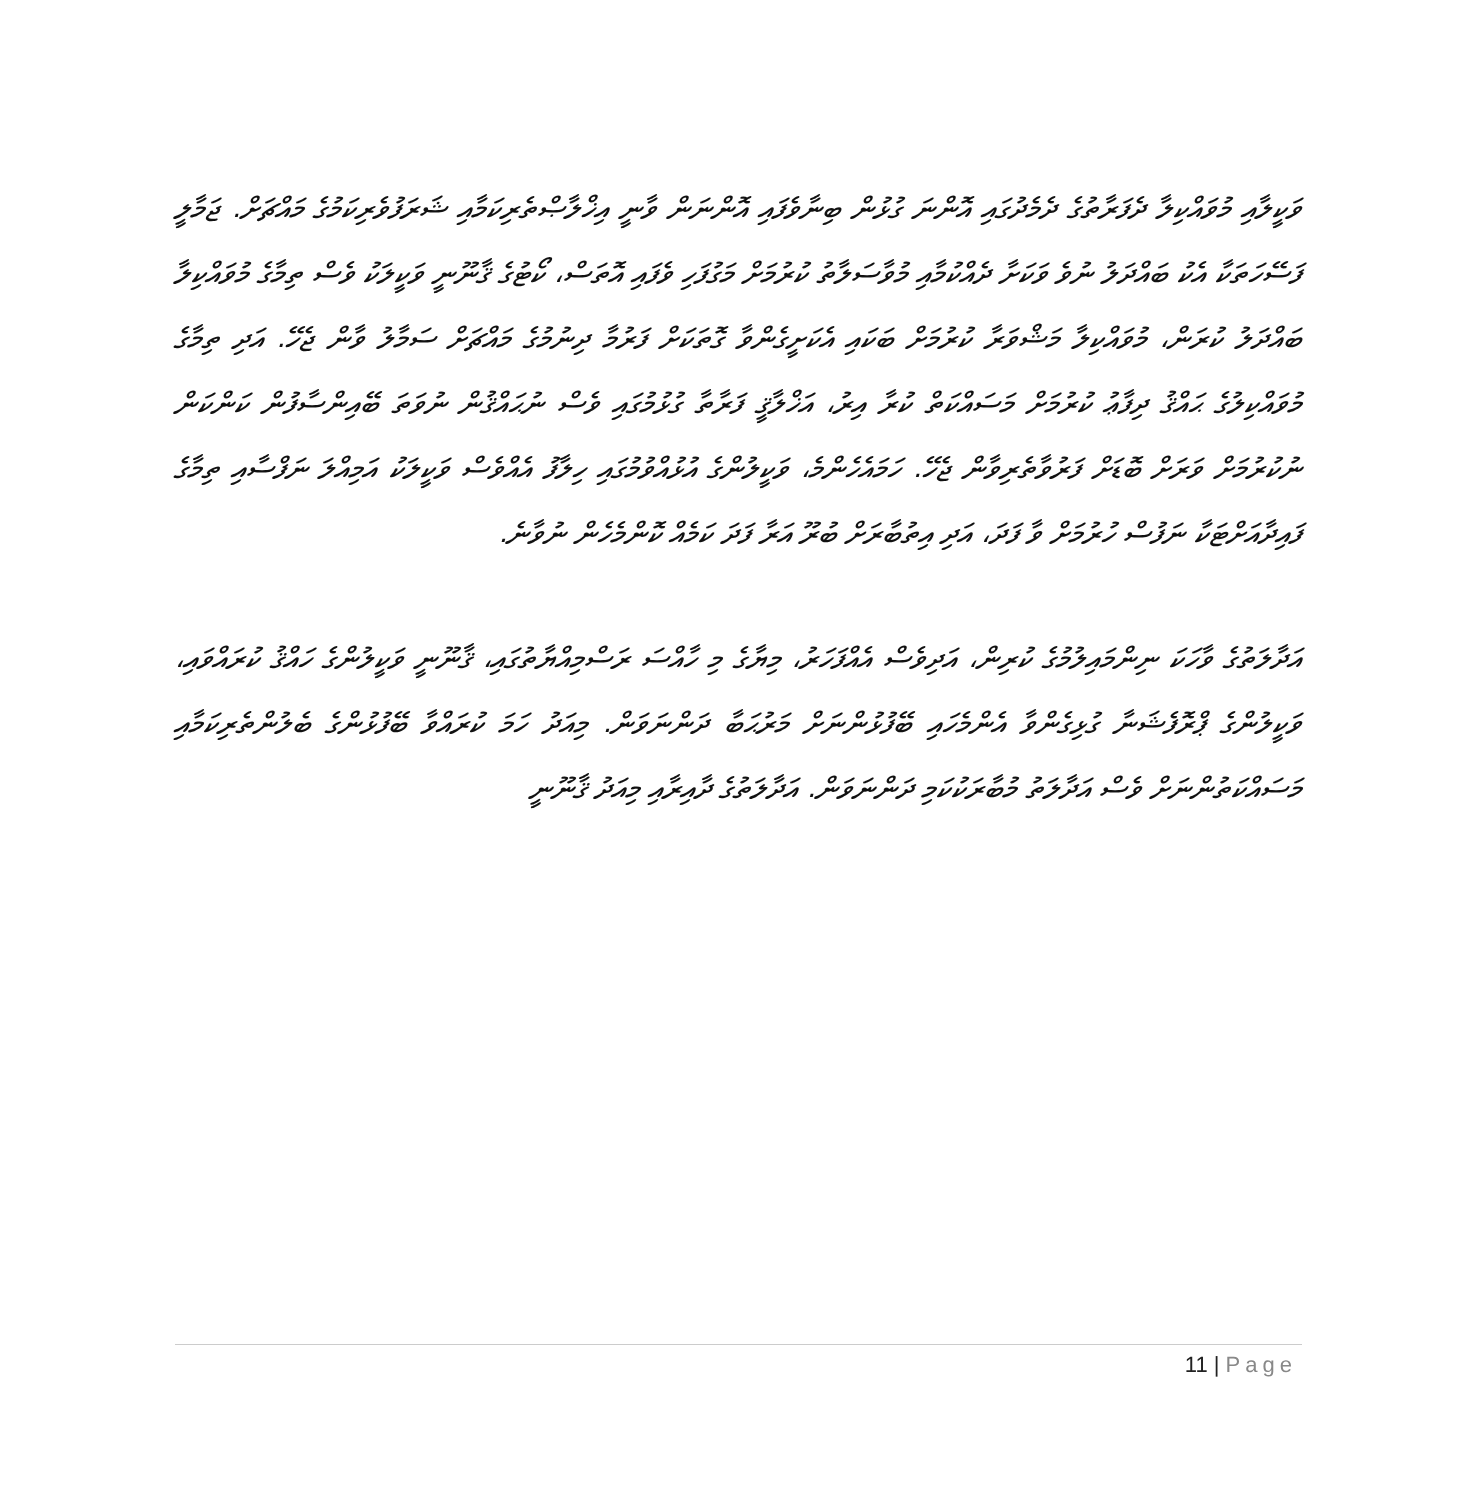ވަކީލާއި މުވައްކިލާ ދެފަރާތުގެ ދެމެދުގައި އޮންނަ ގުޅުން ބިނާވެފައި އޮންނަން ވާނީ އިޚްލާޞްތެރިކަމާއި ޝަރަފުވެރިކަމުގެ މައްޗަށް. ޖަމާލީ ފަސޭހަތަކާ އެކު ބައްދަލު ނުވެ ވަކަށާ ދެއްކުމާއި މުވާސަލާތު ކުރުމަށް މަގުފަހި ވެފައި އޮތަސް، ކޯޓުގެ ޤާނޫނީ ވަކީލަކު ވެސް ތިމާގެ މުވައްކިލާ ބައްދަލު ކުރަން، މުވައްކިލާ މަޝްވަރާ ކުރުމަށް ބަކައި އެކަށީގެންވާ ގޮތަކަށް ފަރުމާ ދިނުމުގެ މައްޗަށް ސަމާލު ވާން ޖެހޭ. އަދި ތިމާގެ މުވައްކިލުގެ ޙައްޤު ދިފާޢު ކުރުމަށް މަސައްކަތް ކުރާ އިރު، އަޚްލާޤީ ފަރާތާ ގުޅުމުގައި ވެސް ނުޙައްޤުން ނުވަތަ ބޭއިންސާފުން ކަންކަން ނުކުރުމަށް ވަރަށް ބޮޑަށް ފަރުވާތެރިވާން ޖެހޭ. ހަމައެހެންމެ، ވަކީލުންގެ އުޅުއްވުމުގައި ހިލާފު އެއްވެސް ވަކީލަކު އަމިއްލަ ނަފްސާއި ތިމާގެ ފައިދާއަށްޓަކާ ނަފުސް ހުރުމަށް ވާ ފަދަ، އަދި އިތުބާރަށް ބުރޫ އަރާ ފަދަ ކަމެއް ކޮންމެހެން ނުވާނެ.
އަދާލަތުގެ ވާހަކަ ނިންމައިލުމުގެ ކުރިން، އަދިވެސް އެއްފަހަރު، މިޔާގެ މި ހާއްސަ ރަސްމިއްޔާތުގައި، ޤާނޫނީ ވަކީލުންގެ ހައްޤު ކުރައްވައި، ވަކީލުންގެ ޕްރޮފެޝަނާ ގުޅިގެންވާ އެންމެހައި ބޭފުޅުންނަށް މަރުޙަބާ ދަންނަވަން. މިއަދު ހަމަ ކުރައްވާ ބޭފުޅުންގެ ބެލުންތެރިކަމާއި މަސައްކަތުންނަށް ވެސް އަދާލަތު މުބާރަކުކަމި ދަންނަވަން. އަދާލަތުގެ ދާއިރާއި މިއަދު ޤާނޫނީ
11 | Page